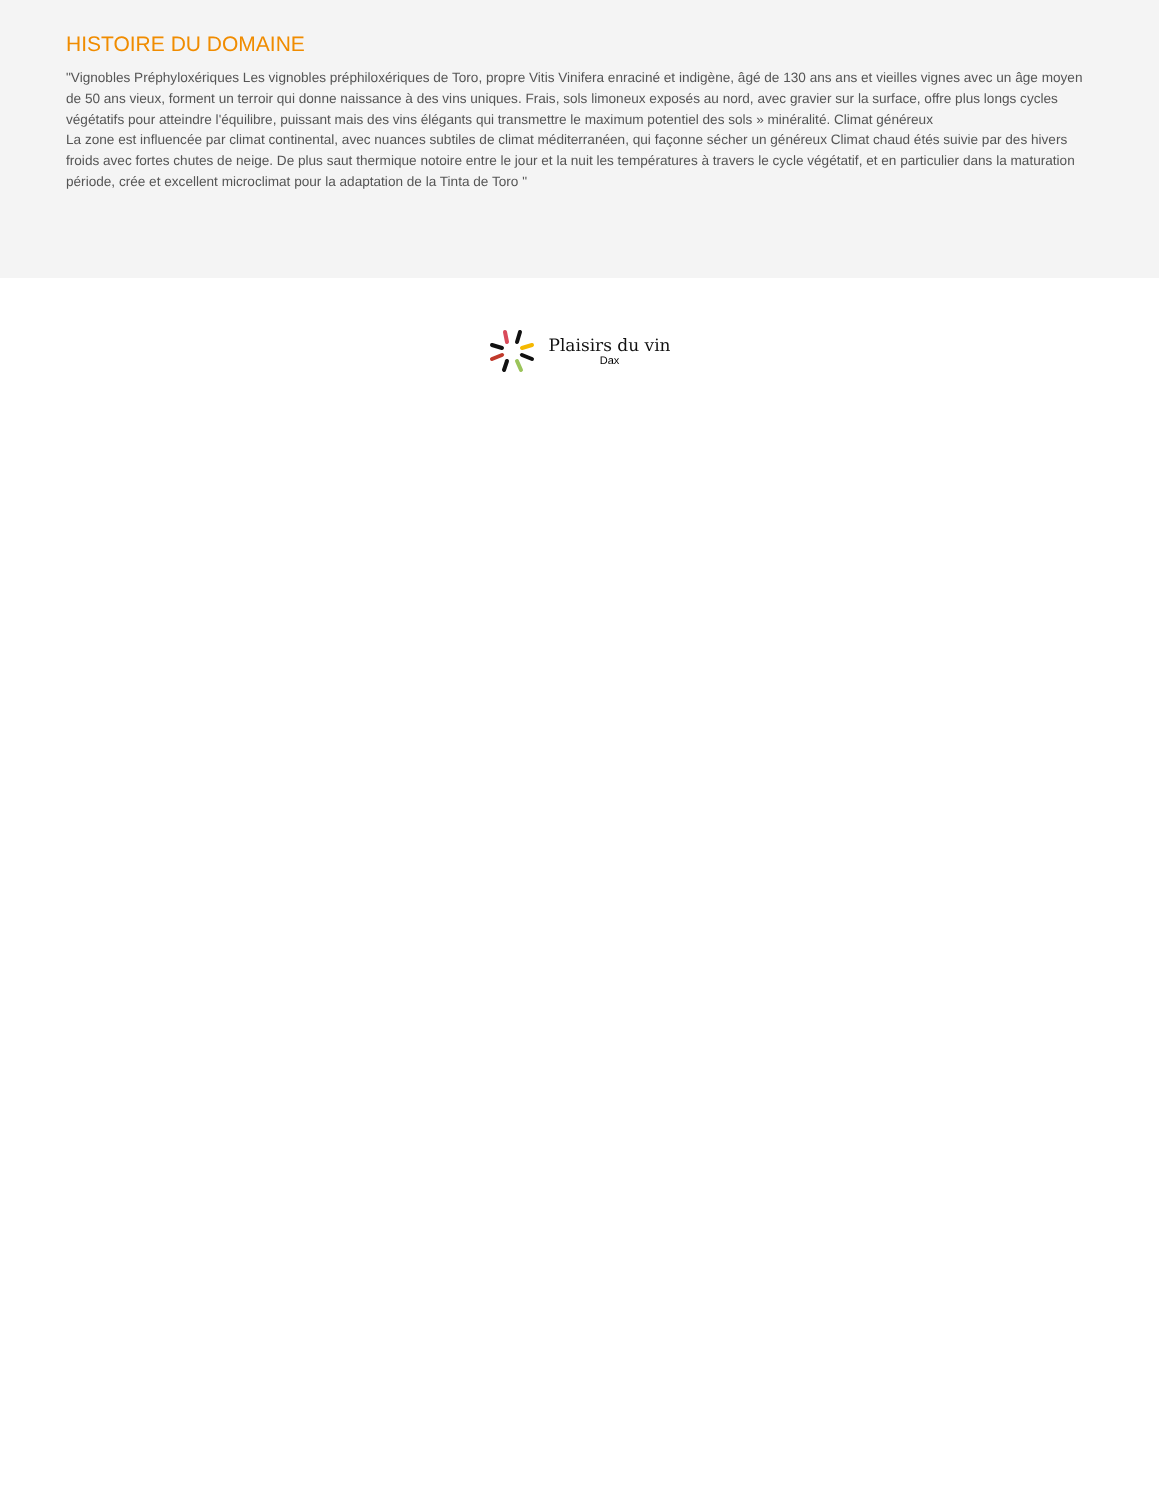HISTOIRE DU DOMAINE
"Vignobles Préphyloxériques Les vignobles préphiloxériques de Toro, propre Vitis Vinifera enraciné et indigène, âgé de 130 ans ans et vieilles vignes avec un âge moyen de 50 ans vieux, forment un terroir qui donne naissance à des vins uniques. Frais, sols limoneux exposés au nord, avec gravier sur la surface, offre plus longs cycles végétatifs pour atteindre l'équilibre, puissant mais des vins élégants qui transmettre le maximum potentiel des sols » minéralité. Climat généreux
La zone est influencée par climat continental, avec nuances subtiles de climat méditerranéen, qui façonne sécher un généreux Climat chaud étés suivie par des hivers froids avec fortes chutes de neige. De plus saut thermique notoire entre le jour et la nuit les températures à travers le cycle végétatif, et en particulier dans la maturation période, crée et excellent microclimat pour la adaptation de la Tinta de Toro "
Plaisirs du vin
Dax